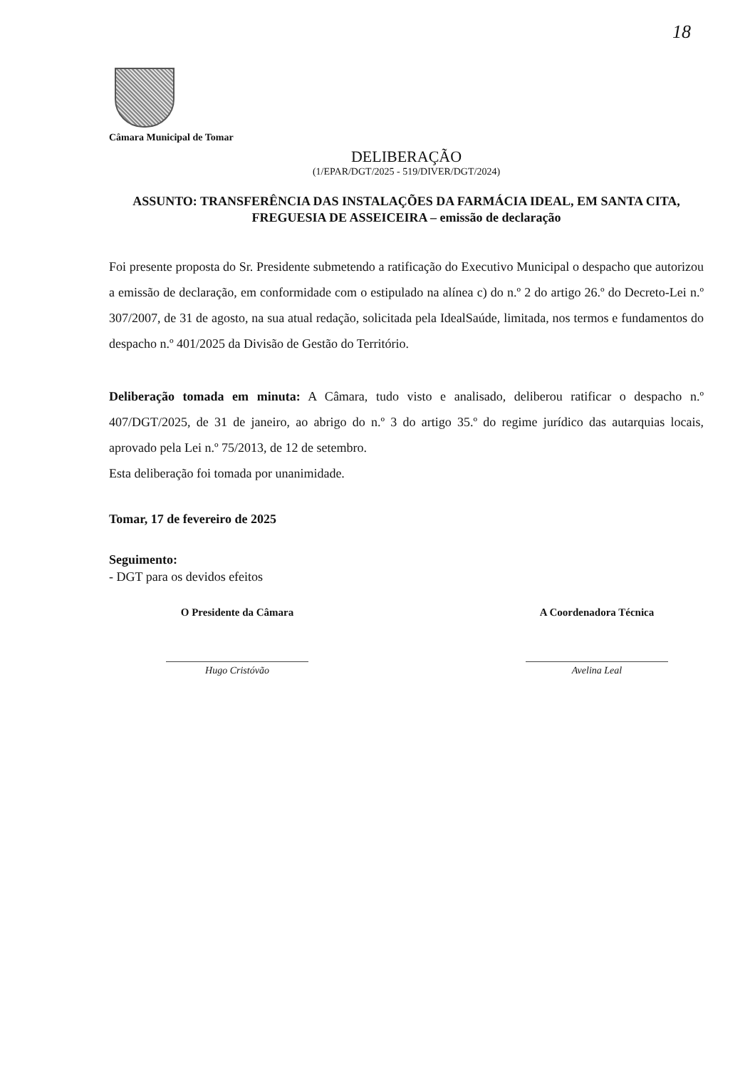18
Câmara Municipal de Tomar
DELIBERAÇÃO
(1/EPAR/DGT/2025 - 519/DIVER/DGT/2024)
ASSUNTO: TRANSFERÊNCIA DAS INSTALAÇÕES DA FARMÁCIA IDEAL, EM SANTA CITA, FREGUESIA DE ASSEICEIRA – emissão de declaração
Foi presente proposta do Sr. Presidente submetendo a ratificação do Executivo Municipal o despacho que autorizou a emissão de declaração, em conformidade com o estipulado na alínea c) do n.º 2 do artigo 26.º do Decreto-Lei n.º 307/2007, de 31 de agosto, na sua atual redação, solicitada pela IdealSaúde, limitada, nos termos e fundamentos do despacho n.º 401/2025 da Divisão de Gestão do Território.
Deliberação tomada em minuta: A Câmara, tudo visto e analisado, deliberou ratificar o despacho n.º 407/DGT/2025, de 31 de janeiro, ao abrigo do n.º 3 do artigo 35.º do regime jurídico das autarquias locais, aprovado pela Lei n.º 75/2013, de 12 de setembro.
Esta deliberação foi tomada por unanimidade.
Tomar, 17 de fevereiro de 2025
Seguimento:
- DGT para os devidos efeitos
O Presidente da Câmara
Hugo Cristóvão
A Coordenadora Técnica
Avelina Leal